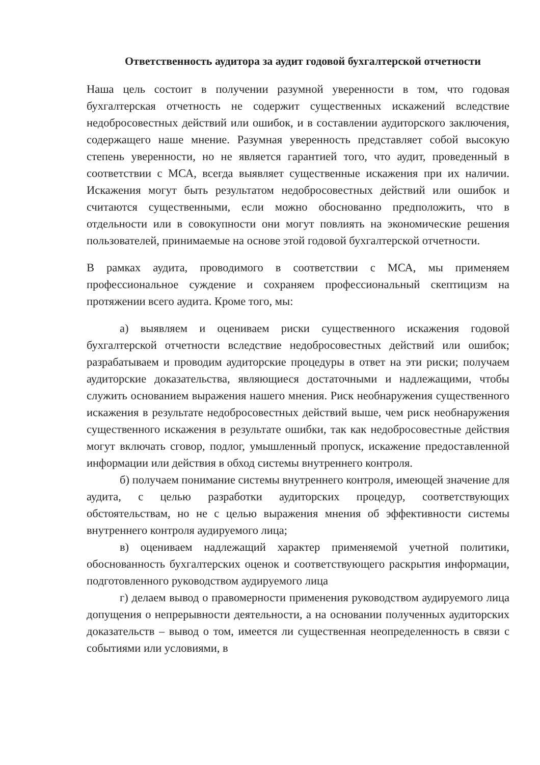Ответственность аудитора за аудит годовой бухгалтерской отчетности
Наша цель состоит в получении разумной уверенности в том, что годовая бухгалтерская отчетность не содержит существенных искажений вследствие недобросовестных действий или ошибок, и в составлении аудиторского заключения, содержащего наше мнение. Разумная уверенность представляет собой высокую степень уверенности, но не является гарантией того, что аудит, проведенный в соответствии с МСА, всегда выявляет существенные искажения при их наличии. Искажения могут быть результатом недобросовестных действий или ошибок и считаются существенными, если можно обоснованно предположить, что в отдельности или в совокупности они могут повлиять на экономические решения пользователей, принимаемые на основе этой годовой бухгалтерской отчетности.
В рамках аудита, проводимого в соответствии с МСА, мы применяем профессиональное суждение и сохраняем профессиональный скептицизм на протяжении всего аудита. Кроме того, мы:
а) выявляем и оцениваем риски существенного искажения годовой бухгалтерской отчетности вследствие недобросовестных действий или ошибок; разрабатываем и проводим аудиторские процедуры в ответ на эти риски; получаем аудиторские доказательства, являющиеся достаточными и надлежащими, чтобы служить основанием выражения нашего мнения. Риск необнаружения существенного искажения в результате недобросовестных действий выше, чем риск необнаружения существенного искажения в результате ошибки, так как недобросовестные действия могут включать сговор, подлог, умышленный пропуск, искажение предоставленной информации или действия в обход системы внутреннего контроля.
б) получаем понимание системы внутреннего контроля, имеющей значение для аудита, с целью разработки аудиторских процедур, соответствующих обстоятельствам, но не с целью выражения мнения об эффективности системы внутреннего контроля аудируемого лица;
в) оцениваем надлежащий характер применяемой учетной политики, обоснованность бухгалтерских оценок и соответствующего раскрытия информации, подготовленного руководством аудируемого лица
г) делаем вывод о правомерности применения руководством аудируемого лица допущения о непрерывности деятельности, а на основании полученных аудиторских доказательств – вывод о том, имеется ли существенная неопределенность в связи с событиями или условиями, в